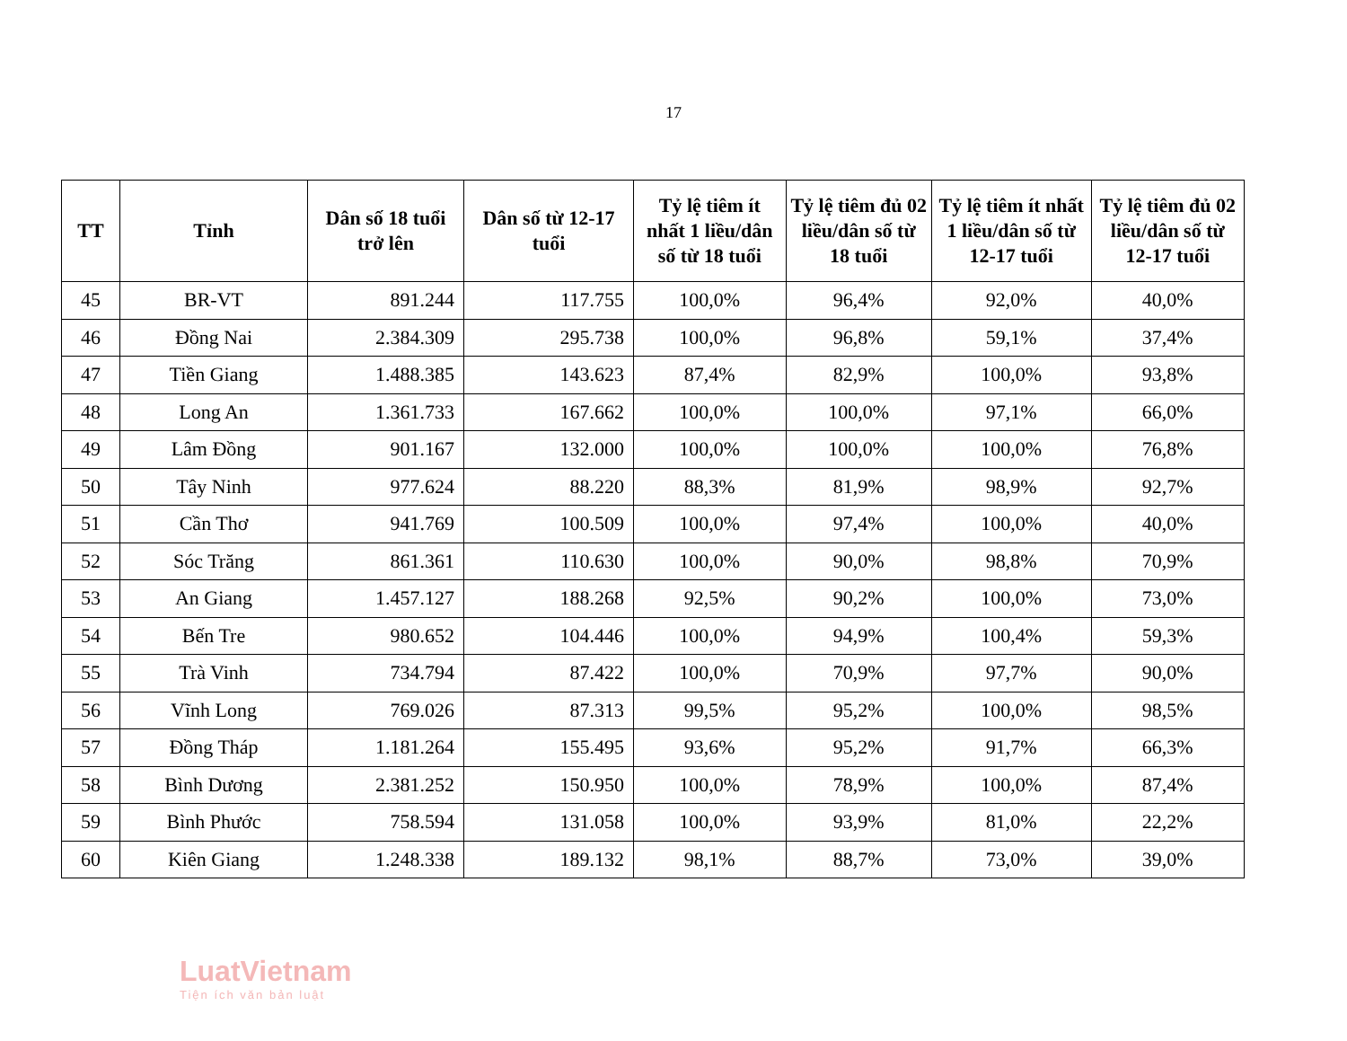17
| TT | Tỉnh | Dân số 18 tuổi trở lên | Dân số từ 12-17 tuổi | Tỷ lệ tiêm ít nhất 1 liều/dân số từ 18 tuổi | Tỷ lệ tiêm đủ 02 liều/dân số từ 18 tuổi | Tỷ lệ tiêm ít nhất 1 liều/dân số từ 12-17 tuổi | Tỷ lệ tiêm đủ 02 liều/dân số từ 12-17 tuổi |
| --- | --- | --- | --- | --- | --- | --- | --- |
| 45 | BR-VT | 891.244 | 117.755 | 100,0% | 96,4% | 92,0% | 40,0% |
| 46 | Đồng Nai | 2.384.309 | 295.738 | 100,0% | 96,8% | 59,1% | 37,4% |
| 47 | Tiền Giang | 1.488.385 | 143.623 | 87,4% | 82,9% | 100,0% | 93,8% |
| 48 | Long An | 1.361.733 | 167.662 | 100,0% | 100,0% | 97,1% | 66,0% |
| 49 | Lâm Đồng | 901.167 | 132.000 | 100,0% | 100,0% | 100,0% | 76,8% |
| 50 | Tây Ninh | 977.624 | 88.220 | 88,3% | 81,9% | 98,9% | 92,7% |
| 51 | Cần Thơ | 941.769 | 100.509 | 100,0% | 97,4% | 100,0% | 40,0% |
| 52 | Sóc Trăng | 861.361 | 110.630 | 100,0% | 90,0% | 98,8% | 70,9% |
| 53 | An Giang | 1.457.127 | 188.268 | 92,5% | 90,2% | 100,0% | 73,0% |
| 54 | Bến Tre | 980.652 | 104.446 | 100,0% | 94,9% | 100,4% | 59,3% |
| 55 | Trà Vinh | 734.794 | 87.422 | 100,0% | 70,9% | 97,7% | 90,0% |
| 56 | Vĩnh Long | 769.026 | 87.313 | 99,5% | 95,2% | 100,0% | 98,5% |
| 57 | Đồng Tháp | 1.181.264 | 155.495 | 93,6% | 95,2% | 91,7% | 66,3% |
| 58 | Bình Dương | 2.381.252 | 150.950 | 100,0% | 78,9% | 100,0% | 87,4% |
| 59 | Bình Phước | 758.594 | 131.058 | 100,0% | 93,9% | 81,0% | 22,2% |
| 60 | Kiên Giang | 1.248.338 | 189.132 | 98,1% | 88,7% | 73,0% | 39,0% |
LuatVietnam
Tiện ích văn bản luật